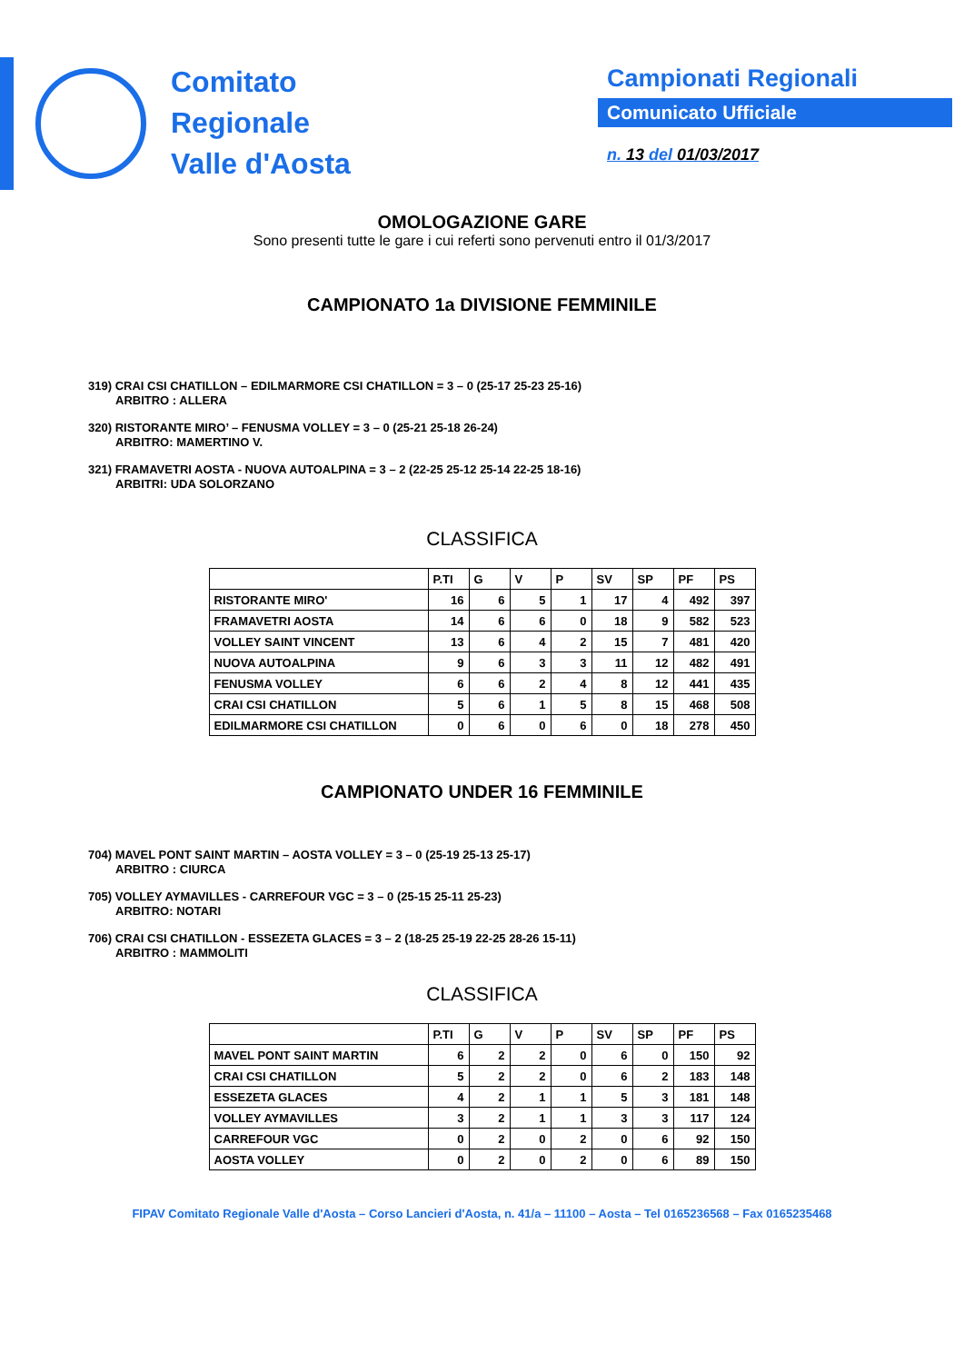Comitato
Regionale
Valle d'Aosta
Campionati Regionali
Comunicato Ufficiale
n. 13 del 01/03/2017
OMOLOGAZIONE GARE
Sono presenti tutte le gare i cui referti sono pervenuti entro il 01/3/2017
CAMPIONATO 1a DIVISIONE FEMMINILE
319) CRAI CSI CHATILLON – EDILMARMORE CSI CHATILLON = 3 – 0 (25-17 25-23 25-16)
ARBITRO : ALLERA
320) RISTORANTE MIRO’ – FENUSMA VOLLEY = 3 – 0 (25-21 25-18 26-24)
ARBITRO: MAMERTINO V.
321) FRAMAVETRI AOSTA - NUOVA AUTOALPINA = 3 – 2 (22-25 25-12 25-14 22-25 18-16)
ARBITRI: UDA SOLORZANO
CLASSIFICA
| | P.TI | G | V | P | SV | SP | PF | PS |
| --- | --- | --- | --- | --- | --- | --- | --- | --- |
| RISTORANTE MIRO' | 16 | 6 | 5 | 1 | 17 | 4 | 492 | 397 |
| FRAMAVETRI AOSTA | 14 | 6 | 6 | 0 | 18 | 9 | 582 | 523 |
| VOLLEY SAINT VINCENT | 13 | 6 | 4 | 2 | 15 | 7 | 481 | 420 |
| NUOVA AUTOALPINA | 9 | 6 | 3 | 3 | 11 | 12 | 482 | 491 |
| FENUSMA VOLLEY | 6 | 6 | 2 | 4 | 8 | 12 | 441 | 435 |
| CRAI CSI CHATILLON | 5 | 6 | 1 | 5 | 8 | 15 | 468 | 508 |
| EDILMARMORE CSI CHATILLON | 0 | 6 | 0 | 6 | 0 | 18 | 278 | 450 |
CAMPIONATO UNDER 16 FEMMINILE
704) MAVEL PONT SAINT MARTIN – AOSTA VOLLEY = 3 – 0 (25-19 25-13 25-17)
ARBITRO : CIURCA
705) VOLLEY AYMAVILLES - CARREFOUR VGC = 3 – 0 (25-15 25-11 25-23)
ARBITRO: NOTARI
706) CRAI CSI CHATILLON - ESSEZETA GLACES = 3 – 2 (18-25 25-19 22-25 28-26 15-11)
ARBITRO : MAMMOLITI
CLASSIFICA
| | P.TI | G | V | P | SV | SP | PF | PS |
| --- | --- | --- | --- | --- | --- | --- | --- | --- |
| MAVEL PONT SAINT MARTIN | 6 | 2 | 2 | 0 | 6 | 0 | 150 | 92 |
| CRAI CSI CHATILLON | 5 | 2 | 2 | 0 | 6 | 2 | 183 | 148 |
| ESSEZETA GLACES | 4 | 2 | 1 | 1 | 5 | 3 | 181 | 148 |
| VOLLEY AYMAVILLES | 3 | 2 | 1 | 1 | 3 | 3 | 117 | 124 |
| CARREFOUR VGC | 0 | 2 | 0 | 2 | 0 | 6 | 92 | 150 |
| AOSTA VOLLEY | 0 | 2 | 0 | 2 | 0 | 6 | 89 | 150 |
FIPAV Comitato Regionale Valle d'Aosta – Corso Lancieri d'Aosta, n. 41/a – 11100 – Aosta – Tel 0165236568 – Fax 0165235468